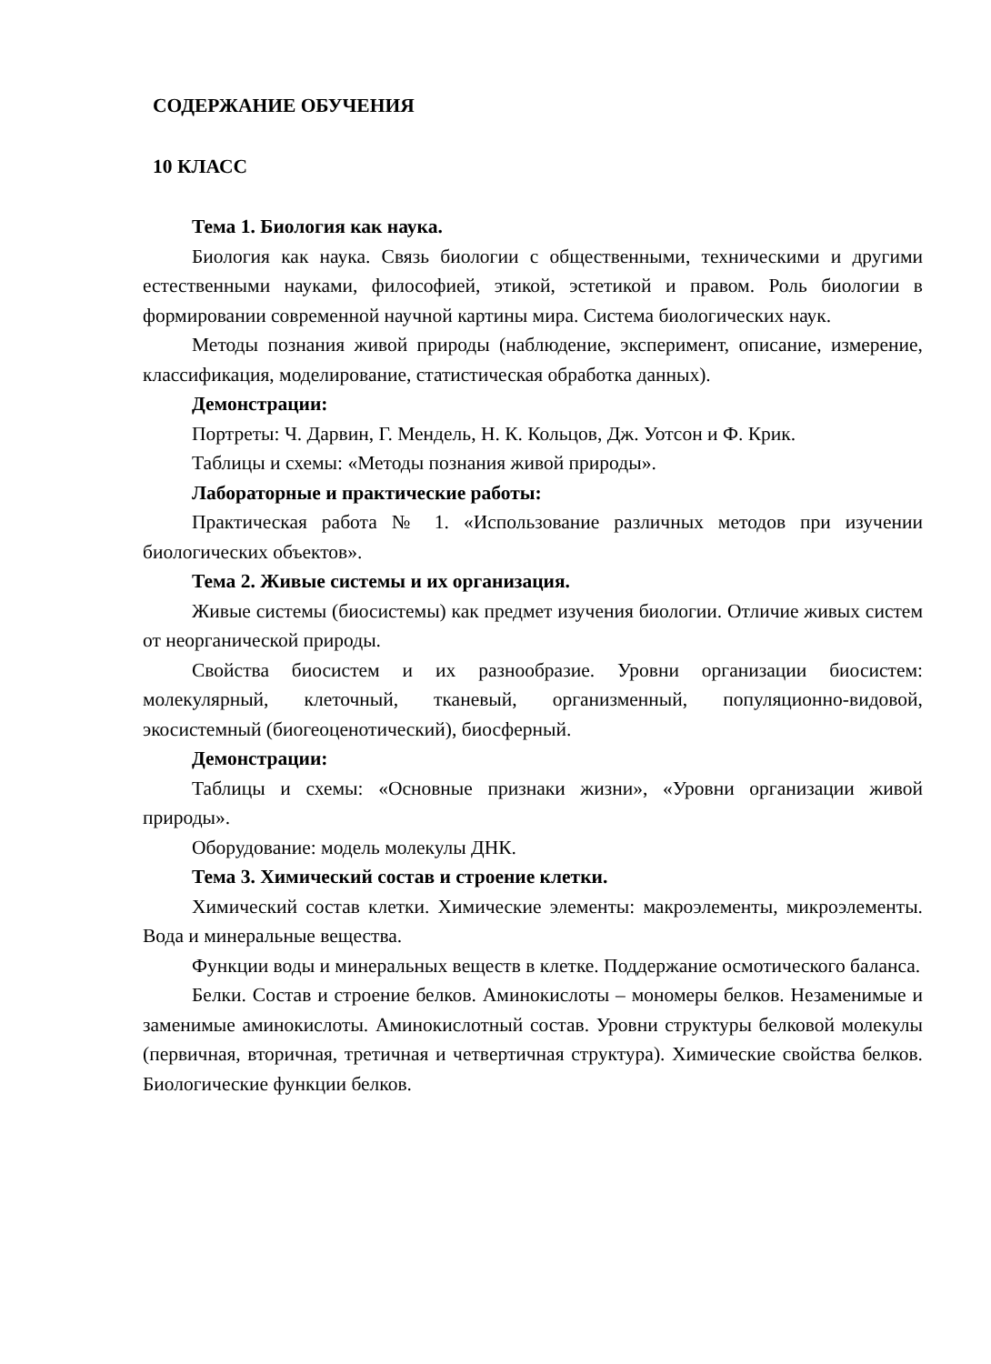СОДЕРЖАНИЕ ОБУЧЕНИЯ
10 КЛАСС
Тема 1. Биология как наука.
Биология как наука. Связь биологии с общественными, техническими и другими естественными науками, философией, этикой, эстетикой и правом. Роль биологии в формировании современной научной картины мира. Система биологических наук.
Методы познания живой природы (наблюдение, эксперимент, описание, измерение, классификация, моделирование, статистическая обработка данных).
Демонстрации:
Портреты: Ч. Дарвин, Г. Мендель, Н. К. Кольцов, Дж. Уотсон и Ф. Крик.
Таблицы и схемы: «Методы познания живой природы».
Лабораторные и практические работы:
Практическая работа № 1. «Использование различных методов при изучении биологических объектов».
Тема 2. Живые системы и их организация.
Живые системы (биосистемы) как предмет изучения биологии. Отличие живых систем от неорганической природы.
Свойства биосистем и их разнообразие. Уровни организации биосистем: молекулярный, клеточный, тканевый, организменный, популяционно-видовой, экосистемный (биогеоценотический), биосферный.
Демонстрации:
Таблицы и схемы: «Основные признаки жизни», «Уровни организации живой природы».
Оборудование: модель молекулы ДНК.
Тема 3. Химический состав и строение клетки.
Химический состав клетки. Химические элементы: макроэлементы, микроэлементы. Вода и минеральные вещества.
Функции воды и минеральных веществ в клетке. Поддержание осмотического баланса.
Белки. Состав и строение белков. Аминокислоты – мономеры белков. Незаменимые и заменимые аминокислоты. Аминокислотный состав. Уровни структуры белковой молекулы (первичная, вторичная, третичная и четвертичная структура). Химические свойства белков. Биологические функции белков.